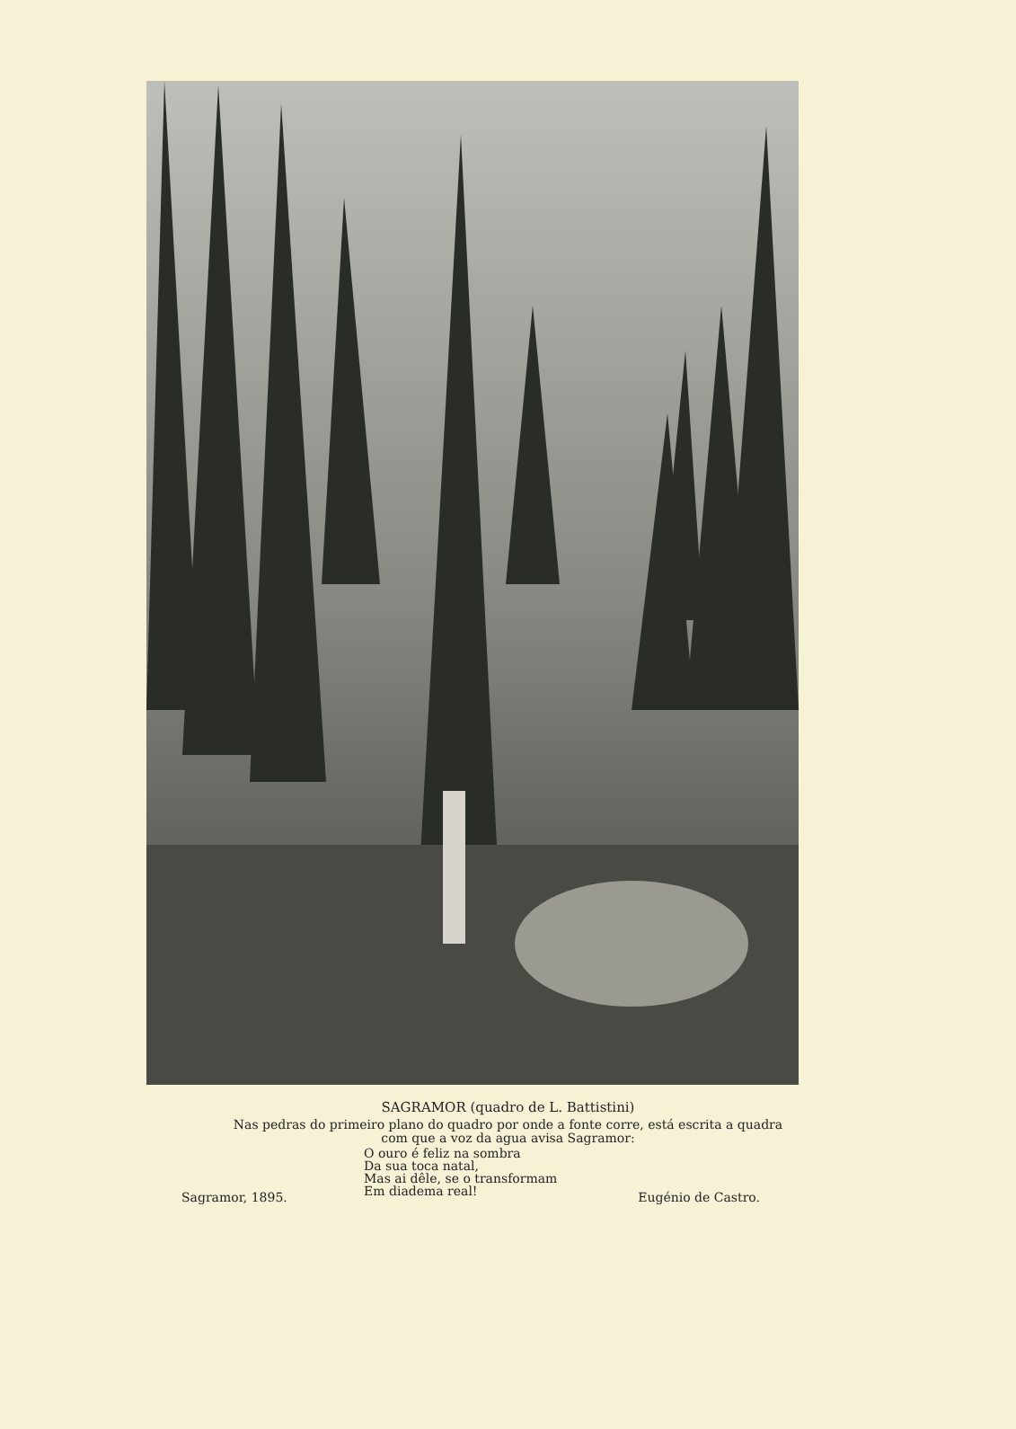SAGRAMOR (quadro de L. Battistini)
Nas pedras do primeiro plano do quadro por onde a fonte corre, está escrita a quadra
com que a voz da agua avisa Sagramor:
O ouro é feliz na sombra
Da sua toca natal,
Mas ai dêle, se o transformam
Em diadema real!
Sagramor, 1895. Eugénio de Castro.